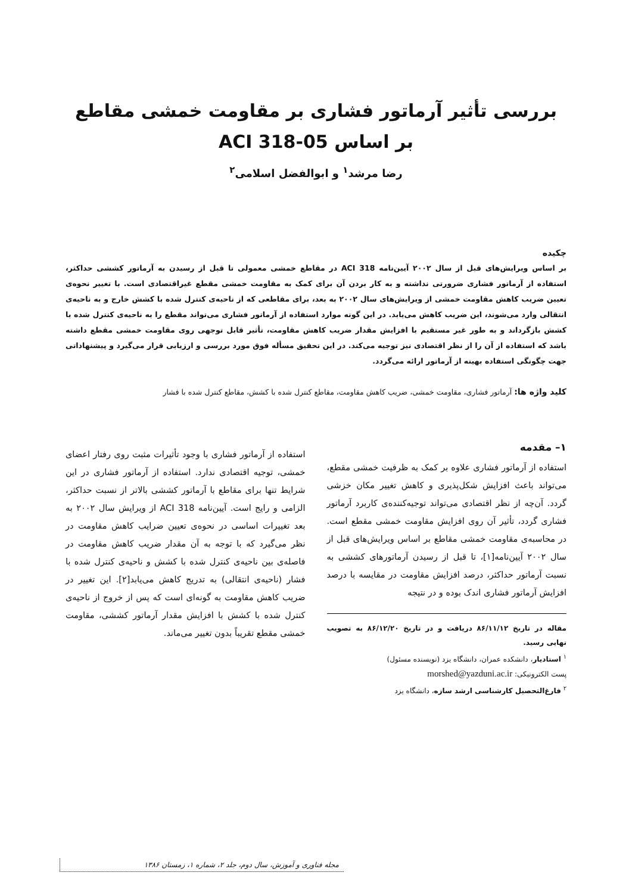بررسی تأثیر آرماتور فشاری بر مقاومت خمشی مقاطع
بر اساس ACI 318-05
رضا مرشد<sup>۱</sup> و ابوالفضل اسلامی<sup>۲</sup>
چکیده
بر اساس ویرایش‌های قبل از سال ۲۰۰۲ آیین‌نامه ACI 318 در مقاطع خمشی معمولی تا قبل از رسیدن به آرماتور کششی حداکثر، استفاده از آرماتور فشاری ضرورتی نداشته و به کار بردن آن برای کمک به مقاومت خمشی مقطع غیراقتصادی است. با تغییر نحوه‌ی تعیین ضریب کاهش مقاومت خمشی از ویرایش‌های سال ۲۰۰۲ به بعد، برای مقاطعی که از ناحیه‌ی کنترل شده با کشش خارج و به ناحیه‌ی انتقالی وارد می‌شوند، این ضریب کاهش می‌یابد. در این گونه موارد استفاده از آرماتور فشاری می‌تواند مقطع را به ناحیه‌ی کنترل شده با کشش بازگرداند و به طور غیر مستقیم با افزایش مقدار ضریب کاهش مقاومت، تأثیر قابل توجهی روی مقاومت خمشی مقطع داشته باشد که استفاده از آن را از نظر اقتصادی نیز توجیه می‌کند. در این تحقیق مسأله فوق مورد بررسی و ارزیابی قرار می‌گیرد و پیشنهاداتی جهت چگونگی استفاده بهینه از آرماتور ارائه می‌گردد.
کلید واژه ها: آرماتور فشاری، مقاومت خمشی، ضریب کاهش مقاومت، مقاطع کنترل شده با کشش، مقاطع کنترل شده با فشار
۱– مقدمه
استفاده از آرماتور فشاری علاوه بر کمک به ظرفیت خمشی مقطع، می‌تواند باعث افزایش شکل‌پذیری و کاهش تغییر مکان خزشی گردد. آن‌چه از نظر اقتصادی می‌تواند توجیه‌کننده‌ی کاربرد آرماتور فشاری گردد، تأثیر آن روی افزایش مقاومت خمشی مقطع است. در محاسبه‌ی مقاومت خمشی مقاطع بر اساس ویرایش‌های قبل از سال ۲۰۰۲ آیین‌نامه[۱]، تا قبل از رسیدن آرماتورهای کششی به نسبت آرماتور حداکثر، درصد افزایش مقاومت در مقایسه با درصد افزایش آرماتور فشاری اندک بوده و در نتیجه
مقاله در تاریخ ۸۶/۱۱/۱۲ دریافت و در تاریخ ۸۶/۱۲/۲۰ به تصویب نهایی رسید.
<sup>۱</sup> استادیار، دانشکده عمران، دانشگاه یزد (نویسنده مسئول)
پست الکترونیکی: morshed@yazduni.ac.ir
<sup>۲</sup> فارغ‌التحصیل کارشناسی ارشد سازه، دانشگاه یزد
استفاده از آرماتور فشاری با وجود تأثیرات مثبت روی رفتار اعضای خمشی، توجیه اقتصادی ندارد. استفاده از آرماتور فشاری در این شرایط تنها برای مقاطع با آرماتور کششی بالاتر از نسبت حداکثر، الزامی و رایج است. آیین‌نامه ACI 318 از ویرایش سال ۲۰۰۲ به بعد تغییرات اساسی در نحوه‌ی تعیین ضرایب کاهش مقاومت در نظر می‌گیرد که با توجه به آن مقدار ضریب کاهش مقاومت در فاصله‌ی بین ناحیه‌ی کنترل شده با کشش و ناحیه‌ی کنترل شده با فشار (ناحیه‌ی انتقالی) به تدریج کاهش می‌یابد[۲]. این تغییر در ضریب کاهش مقاومت به گونه‌ای است که پس از خروج از ناحیه‌ی کنترل شده با کشش با افزایش مقدار آرماتور کششی، مقاومت خمشی مقطع تقریباً بدون تغییر می‌ماند.
مجله فناوری و آموزش، سال دوم، جلد ۲، شماره ۱، زمستان ۱۳۸۶